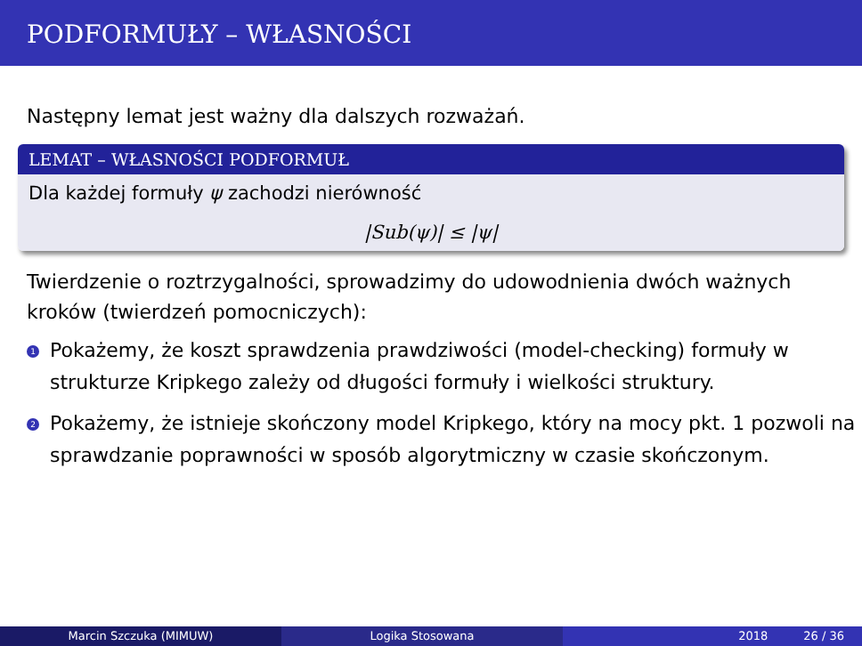PODFORMUŁY – WŁASNOŚCI
Następny lemat jest ważny dla dalszych rozważań.
LEMAT – WŁASNOŚCI PODFORMUŁ
Dla każdej formuły ψ zachodzi nierówność
|Sub(ψ)| ≤ |ψ|
Twierdzenie o roztrzygalności, sprowadzimy do udowodnienia dwóch ważnych kroków (twierdzeń pomocniczych):
1 Pokażemy, że koszt sprawdzenia prawdziwości (model-checking) formuły w strukturze Kripkego zależy od długości formuły i wielkości struktury.
2 Pokażemy, że istnieje skończony model Kripkego, który na mocy pkt. 1 pozwoli na sprawdzanie poprawności w sposób algorytmiczny w czasie skończonym.
Marcin Szczuka (MIMUW) Logika Stosowana 2018 26 / 36